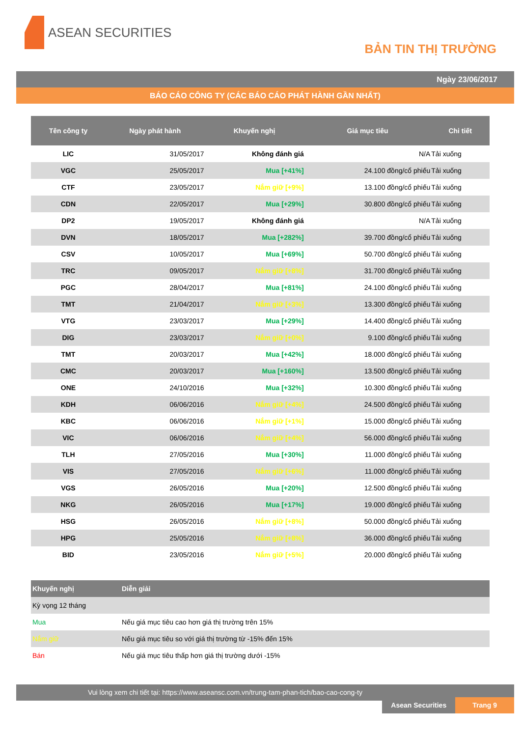ASEAN SECURITIES
BẢN TIN THỊ TRƯỜNG
Ngày 23/06/2017
BÁO CÁO CÔNG TY (CÁC BÁO CÁO PHÁT HÀNH GẦN NHẤT)
| Tên công ty | Ngày phát hành | Khuyến nghị | Giá mục tiêu | Chi tiết |
| --- | --- | --- | --- | --- |
| LIC | 31/05/2017 | Không đánh giá | N/A | Tải xuống |
| VGC | 25/05/2017 | Mua [+41%] | 24.100 đồng/cổ phiếu | Tải xuống |
| CTF | 23/05/2017 | Nắm giữ [+9%] | 13.100 đồng/cổ phiếu | Tải xuống |
| CDN | 22/05/2017 | Mua [+29%] | 30.800 đồng/cổ phiếu | Tải xuống |
| DP2 | 19/05/2017 | Không đánh giá | N/A | Tải xuống |
| DVN | 18/05/2017 | Mua [+282%] | 39.700 đồng/cổ phiếu | Tải xuống |
| CSV | 10/05/2017 | Mua [+69%] | 50.700 đồng/cổ phiếu | Tải xuống |
| TRC | 09/05/2017 | Nắm giữ [+8%] | 31.700 đồng/cổ phiếu | Tải xuống |
| PGC | 28/04/2017 | Mua [+81%] | 24.100 đồng/cổ phiếu | Tải xuống |
| TMT | 21/04/2017 | Nắm giữ [+3%] | 13.300 đồng/cổ phiếu | Tải xuống |
| VTG | 23/03/2017 | Mua [+29%] | 14.400 đồng/cổ phiếu | Tải xuống |
| DIG | 23/03/2017 | Nắm giữ [+0%] | 9.100 đồng/cổ phiếu | Tải xuống |
| TMT | 20/03/2017 | Mua [+42%] | 18.000 đồng/cổ phiếu | Tải xuống |
| CMC | 20/03/2017 | Mua [+160%] | 13.500 đồng/cổ phiếu | Tải xuống |
| ONE | 24/10/2016 | Mua [+32%] | 10.300 đồng/cổ phiếu | Tải xuống |
| KDH | 06/06/2016 | Nắm giữ [+4%] | 24.500 đồng/cổ phiếu | Tải xuống |
| KBC | 06/06/2016 | Nắm giữ [+1%] | 15.000 đồng/cổ phiếu | Tải xuống |
| VIC | 06/06/2016 | Nắm giữ [+4%] | 56.000 đồng/cổ phiếu | Tải xuống |
| TLH | 27/05/2016 | Mua [+30%] | 11.000 đồng/cổ phiếu | Tải xuống |
| VIS | 27/05/2016 | Nắm giữ [+6%] | 11.000 đồng/cổ phiếu | Tải xuống |
| VGS | 26/05/2016 | Mua [+20%] | 12.500 đồng/cổ phiếu | Tải xuống |
| NKG | 26/05/2016 | Mua [+17%] | 19.000 đồng/cổ phiếu | Tải xuống |
| HSG | 26/05/2016 | Nắm giữ [+8%] | 50.000 đồng/cổ phiếu | Tải xuống |
| HPG | 25/05/2016 | Nắm giữ [+8%] | 36.000 đồng/cổ phiếu | Tải xuống |
| BID | 23/05/2016 | Nắm giữ [+5%] | 20.000 đồng/cổ phiếu | Tải xuống |
| Khuyến nghị | Diễn giải |
| --- | --- |
| Kỳ vọng 12 tháng | |
| Mua | Nếu giá mục tiêu cao hơn giá thị trường trên 15% |
| Nắm giữ | Nếu giá mục tiêu so với giá thị trường từ -15% đến 15% |
| Bán | Nếu giá mục tiêu thấp hơn giá thị trường dưới -15% |
Vui lòng xem chi tiết tại: https://www.aseansc.com.vn/trung-tam-phan-tich/bao-cao-cong-ty
Asean Securities Trang 9